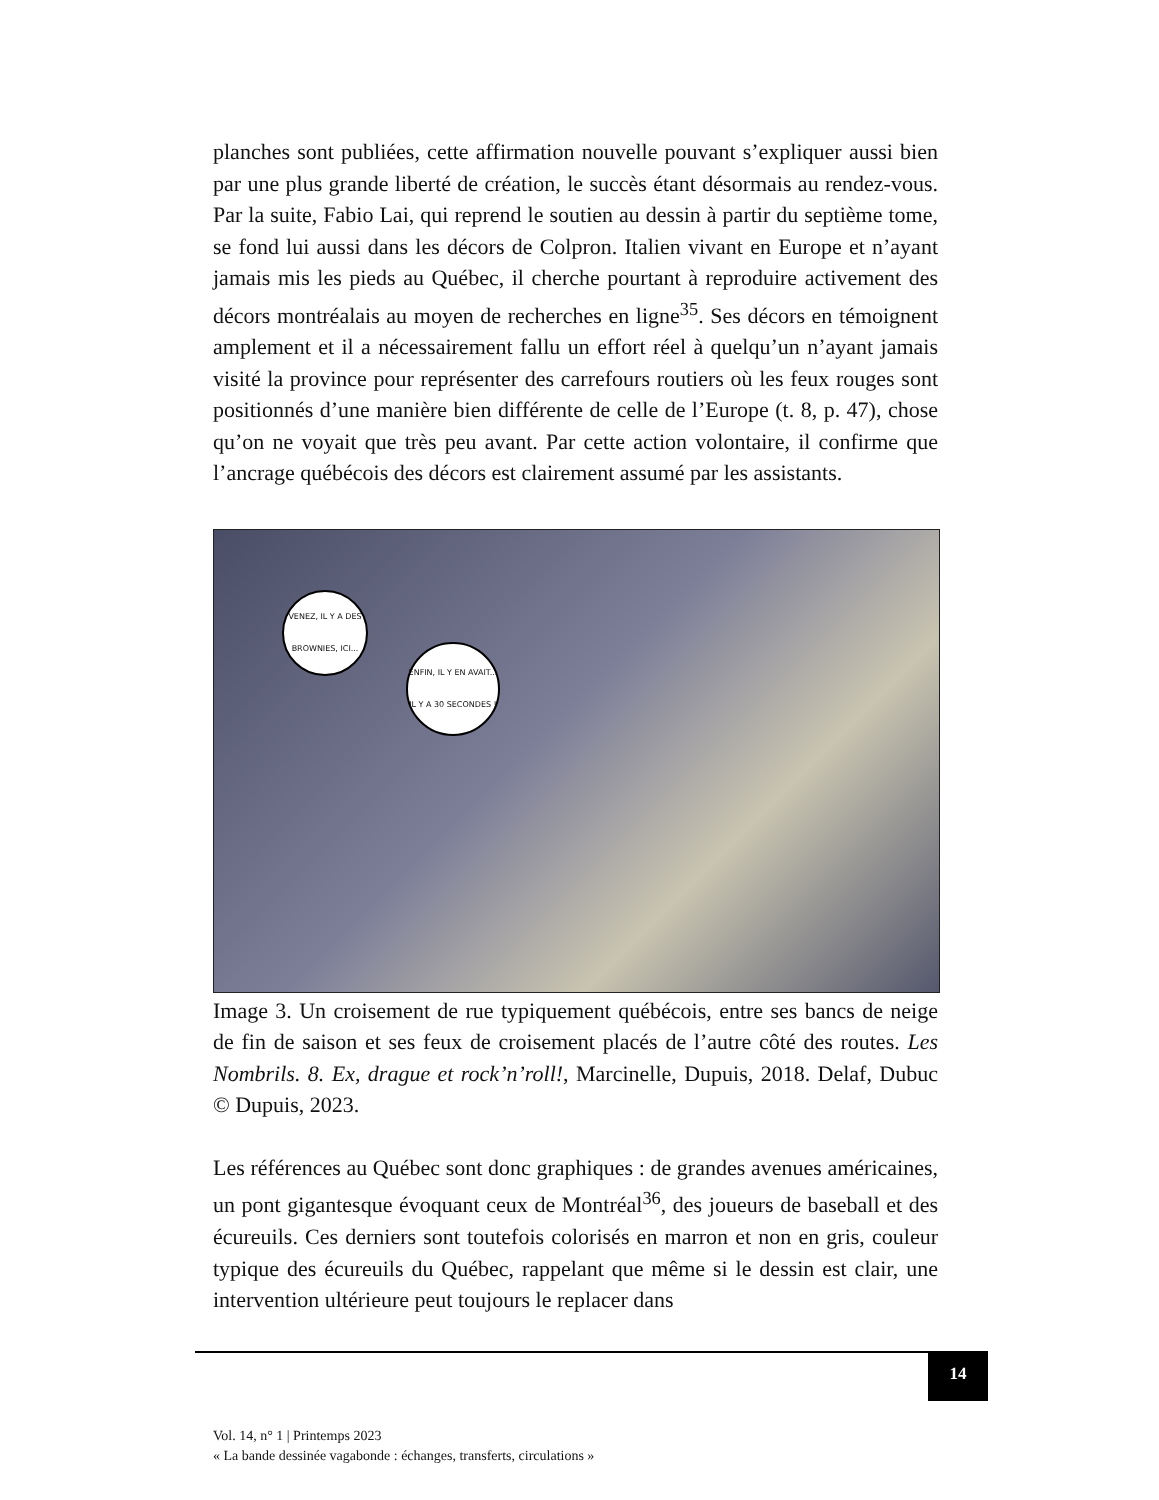planches sont publiées, cette affirmation nouvelle pouvant s’expliquer aussi bien par une plus grande liberté de création, le succès étant désormais au rendez-vous. Par la suite, Fabio Lai, qui reprend le soutien au dessin à partir du septième tome, se fond lui aussi dans les décors de Colpron. Italien vivant en Europe et n’ayant jamais mis les pieds au Québec, il cherche pourtant à reproduire activement des décors montréalais au moyen de recherches en ligne<sup>35</sup>. Ses décors en témoignent amplement et il a nécessairement fallu un effort réel à quelqu’un n’ayant jamais visité la province pour représenter des carrefours routiers où les feux rouges sont positionnés d’une manière bien différente de celle de l’Europe (t. 8, p. 47), chose qu’on ne voyait que très peu avant. Par cette action volontaire, il confirme que l’ancrage québécois des décors est clairement assumé par les assistants.
VENEZ, IL Y A DES BROWNIES, ICI...
ENFIN, IL Y EN AVAIT... IL Y A 30 SECONDES !
Image 3. Un croisement de rue typiquement québécois, entre ses bancs de neige de fin de saison et ses feux de croisement placés de l’autre côté des routes. Les Nombrils. 8. Ex, drague et rock’n’roll!, Marcinelle, Dupuis, 2018. Delaf, Dubuc © Dupuis, 2023.
Les références au Québec sont donc graphiques : de grandes avenues américaines, un pont gigantesque évoquant ceux de Montréal<sup>36</sup>, des joueurs de baseball et des écureuils. Ces derniers sont toutefois colorisés en marron et non en gris, couleur typique des écureuils du Québec, rappelant que même si le dessin est clair, une intervention ultérieure peut toujours le replacer dans
14
Vol. 14, n° 1 | Printemps 2023
« La bande dessinée vagabonde : échanges, transferts, circulations »